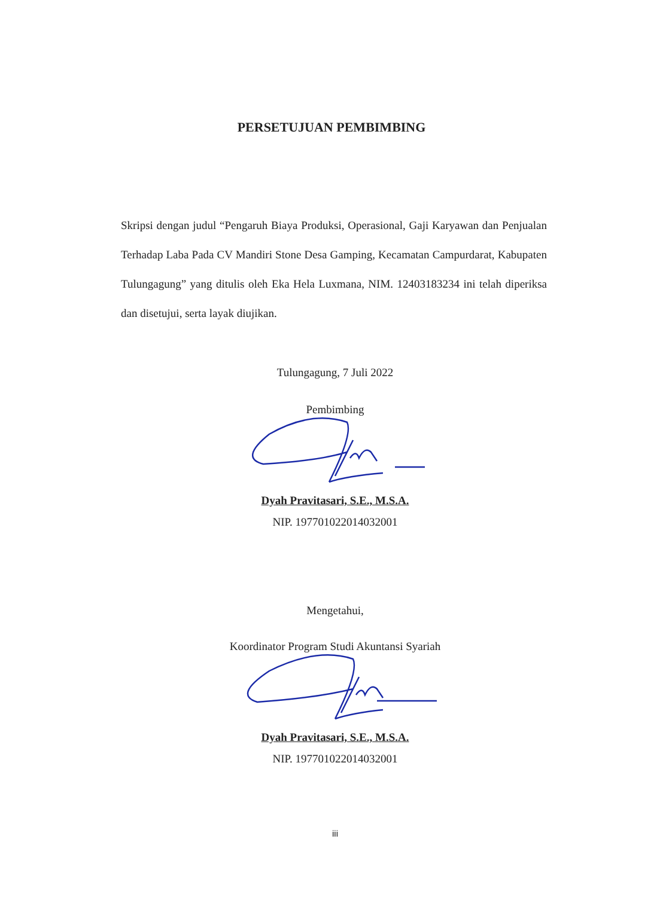PERSETUJUAN PEMBIMBING
Skripsi dengan judul “Pengaruh Biaya Produksi, Operasional, Gaji Karyawan dan Penjualan Terhadap Laba Pada CV Mandiri Stone Desa Gamping, Kecamatan Campurdarat, Kabupaten Tulungagung” yang ditulis oleh Eka Hela Luxmana, NIM. 12403183234 ini telah diperiksa dan disetujui, serta layak diujikan.
Tulungagung, 7 Juli 2022
Pembimbing
Dyah Pravitasari, S.E., M.S.A.
NIP. 197701022014032001
Mengetahui,
Koordinator Program Studi Akuntansi Syariah
Dyah Pravitasari, S.E., M.S.A.
NIP. 197701022014032001
iii